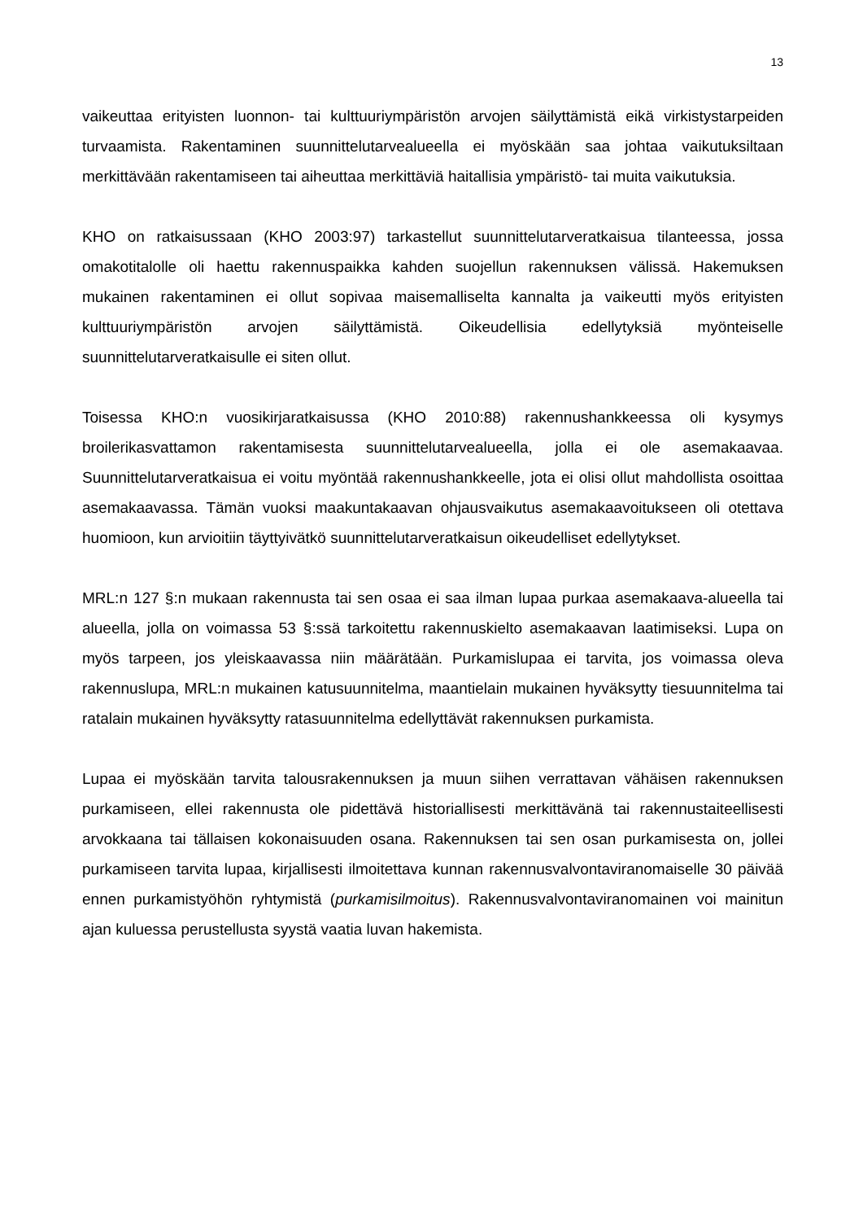13
vaikeuttaa erityisten luonnon- tai kulttuuriympäristön arvojen säilyttämistä eikä virkistystarpeiden turvaamista. Rakentaminen suunnittelutarvealueella ei myöskään saa johtaa vaikutuksiltaan merkittävään rakentamiseen tai aiheuttaa merkittäviä haitallisia ympäristö- tai muita vaikutuksia.
KHO on ratkaisussaan (KHO 2003:97) tarkastellut suunnittelutarveratkaisua tilanteessa, jossa omakotitalolle oli haettu rakennuspaikka kahden suojellun rakennuksen välissä. Hakemuksen mukainen rakentaminen ei ollut sopivaa maisemalliselta kannalta ja vaikeutti myös erityisten kulttuuriympäristön arvojen säilyttämistä. Oikeudellisia edellytyksiä myönteiselle suunnittelutarveratkaisulle ei siten ollut.
Toisessa KHO:n vuosikirjaratkaisussa (KHO 2010:88) rakennushankkeessa oli kysymys broilerikasvattamon rakentamisesta suunnittelutarvealueella, jolla ei ole asemakaavaa. Suunnittelutarveratkaisua ei voitu myöntää rakennushankkeelle, jota ei olisi ollut mahdollista osoittaa asemakaavassa. Tämän vuoksi maakuntakaavan ohjausvaikutus asemakaavoitukseen oli otettava huomioon, kun arvioitiin täyttyivätkö suunnittelutarveratkaisun oikeudelliset edellytykset.
MRL:n 127 §:n mukaan rakennusta tai sen osaa ei saa ilman lupaa purkaa asemakaava-alueella tai alueella, jolla on voimassa 53 §:ssä tarkoitettu rakennuskielto asemakaavan laatimiseksi. Lupa on myös tarpeen, jos yleiskaavassa niin määrätään. Purkamislupaa ei tarvita, jos voimassa oleva rakennuslupa, MRL:n mukainen katusuunnitelma, maantielain mukainen hyväksytty tiesuunnitelma tai ratalain mukainen hyväksytty ratasuunnitelma edellyttävät rakennuksen purkamista.
Lupaa ei myöskään tarvita talousrakennuksen ja muun siihen verrattavan vähäisen rakennuksen purkamiseen, ellei rakennusta ole pidettävä historiallisesti merkittävänä tai rakennustaiteellisesti arvokkaana tai tällaisen kokonaisuuden osana. Rakennuksen tai sen osan purkamisesta on, jollei purkamiseen tarvita lupaa, kirjallisesti ilmoitettava kunnan rakennusvalvontaviranomaiselle 30 päivää ennen purkamistyöhön ryhtymistä (purkamisilmoitus). Rakennusvalvontaviranomainen voi mainitun ajan kuluessa perustellusta syystä vaatia luvan hakemista.